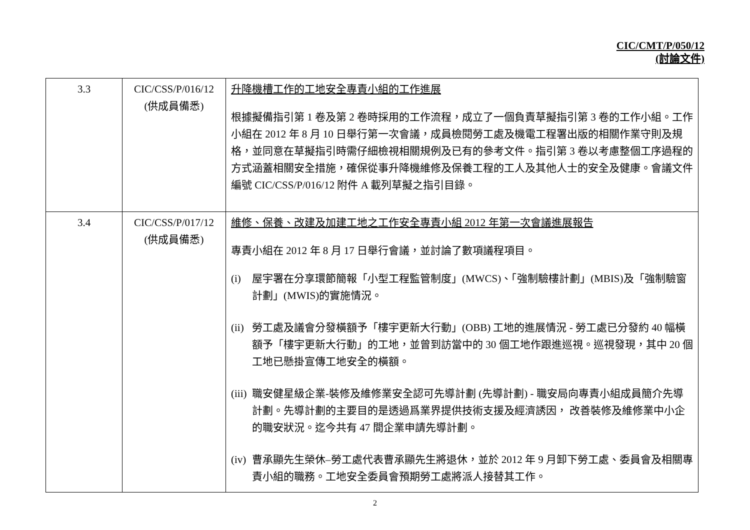CIC/CMT/P/050/12
(討論文件)
| 3.3 | CIC/CSS/P/016/12 (供成員備悉) | 升降機槽工作的工地安全專責小組的工作進展 根據擬備指引第 1 卷及第 2 卷時採用的工作流程，成立了一個負責草擬指引第 3 卷的工作小組。工作小組在 2012 年 8 月 10 日舉行第一次會議，成員檢閱勞工處及機電工程署出版的相關作業守則及規格，並同意在草擬指引時需仔細檢視相關規例及已有的參考文件。指引第 3 卷以考慮整個工序過程的方式涵蓋相關安全措施，確保從事升降機維修及保養工程的工人及其他人士的安全及健康。會議文件編號 CIC/CSS/P/016/12 附件 A 載列草擬之指引目錄。 |
| 3.4 | CIC/CSS/P/017/12 (供成員備悉) | 維修、保養、改建及加建工地之工作安全專責小組 2012 年第一次會議進展報告 專責小組在 2012 年 8 月 17 日舉行會議，並討論了數項議程項目。 (i) 屋宇署在分享環節簡報「小型工程監管制度」(MWCS)、「強制驗樓計劃」(MBIS)及「強制驗窗計劃」(MWIS)的實施情況。 (ii) 勞工處及議會分發橫額予「樓宇更新大行動」(OBB) 工地的進展情況 - 勞工處已分發約 40 幅橫額予「樓宇更新大行動」的工地，並曾到訪當中的 30 個工地作跟進巡視。巡視發現，其中 20 個工地已懸掛宣傳工地安全的橫額。 (iii) 職安健星級企業-裝修及維修業安全認可先導計劃 (先導計劃) - 職安局向專責小組成員簡介先導計劃。先導計劃的主要目的是透過爲業界提供技術支援及經濟誘因， 改善裝修及維修業中小企的職安狀況。迄今共有 47 間企業申請先導計劃。 (iv) 曹承顯先生榮休–勞工處代表曹承顯先生將退休，並於 2012 年 9 月卸下勞工處、委員會及相關專責小組的職務。工地安全委員會預期勞工處將派人接替其工作。 |
2